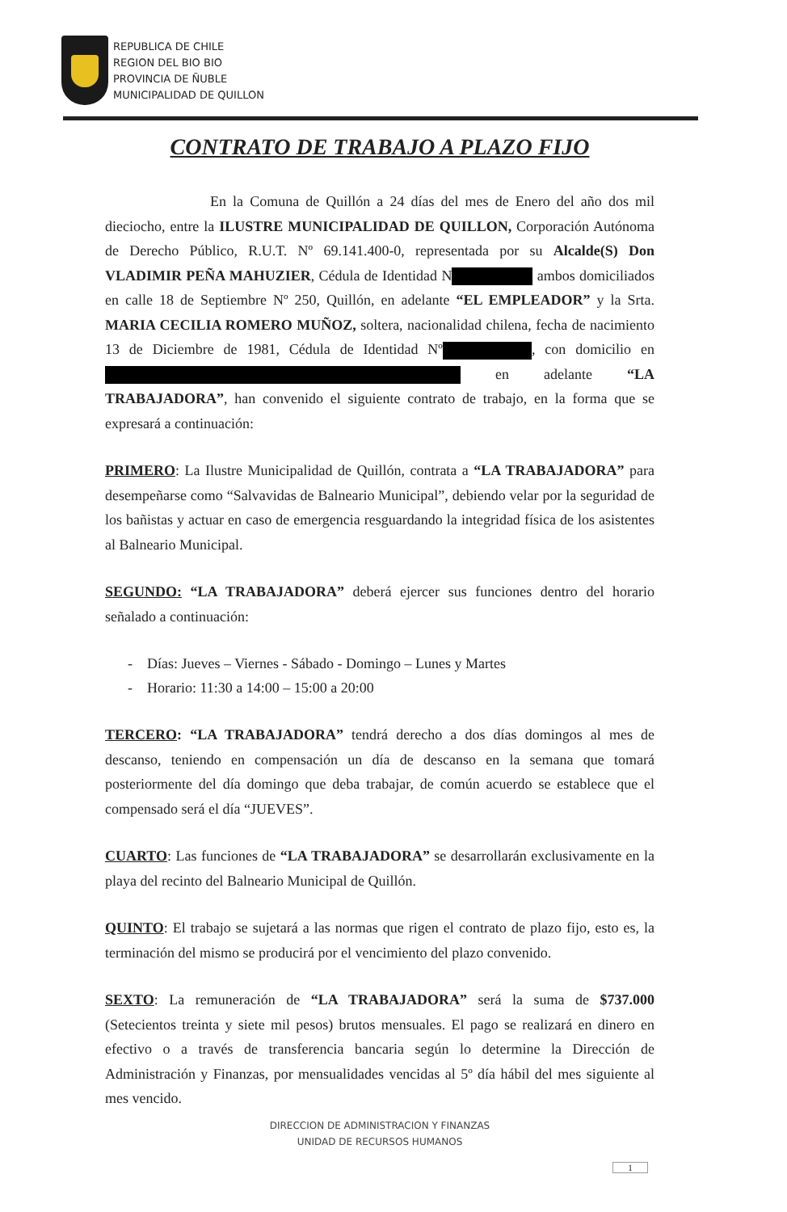REPUBLICA DE CHILE
REGION DEL BIO BIO
PROVINCIA DE ÑUBLE
MUNICIPALIDAD DE QUILLON
CONTRATO DE TRABAJO A PLAZO FIJO
En la Comuna de Quillón a 24 días del mes de Enero del año dos mil dieciocho, entre la ILUSTRE MUNICIPALIDAD DE QUILLON, Corporación Autónoma de Derecho Público, R.U.T. Nº 69.141.400-0, representada por su Alcalde(S) Don VLADIMIR PEÑA MAHUZIER, Cédula de Identidad N ambos domiciliados en calle 18 de Septiembre Nº 250, Quillón, en adelante “EL EMPLEADOR” y la Srta. MARIA CECILIA ROMERO MUÑOZ, soltera, nacionalidad chilena, fecha de nacimiento 13 de Diciembre de 1981, Cédula de Identidad Nº , con domicilio en en adelante “LA TRABAJADORA”, han convenido el siguiente contrato de trabajo, en la forma que se expresará a continuación:
PRIMERO: La Ilustre Municipalidad de Quillón, contrata a “LA TRABAJADORA” para desempeñarse como “Salvavidas de Balneario Municipal”, debiendo velar por la seguridad de los bañistas y actuar en caso de emergencia resguardando la integridad física de los asistentes al Balneario Municipal.
SEGUNDO: “LA TRABAJADORA” deberá ejercer sus funciones dentro del horario señalado a continuación:
- Días: Jueves – Viernes - Sábado - Domingo – Lunes y Martes
- Horario: 11:30 a 14:00 – 15:00 a 20:00
TERCERO: “LA TRABAJADORA” tendrá derecho a dos días domingos al mes de descanso, teniendo en compensación un día de descanso en la semana que tomará posteriormente del día domingo que deba trabajar, de común acuerdo se establece que el compensado será el día “JUEVES”.
CUARTO: Las funciones de “LA TRABAJADORA” se desarrollarán exclusivamente en la playa del recinto del Balneario Municipal de Quillón.
QUINTO: El trabajo se sujetará a las normas que rigen el contrato de plazo fijo, esto es, la terminación del mismo se producirá por el vencimiento del plazo convenido.
SEXTO: La remuneración de “LA TRABAJADORA” será la suma de $737.000 (Setecientos treinta y siete mil pesos) brutos mensuales. El pago se realizará en dinero en efectivo o a través de transferencia bancaria según lo determine la Dirección de Administración y Finanzas, por mensualidades vencidas al 5º día hábil del mes siguiente al mes vencido.
DIRECCION DE ADMINISTRACION Y FINANZAS
UNIDAD DE RECURSOS HUMANOS
1